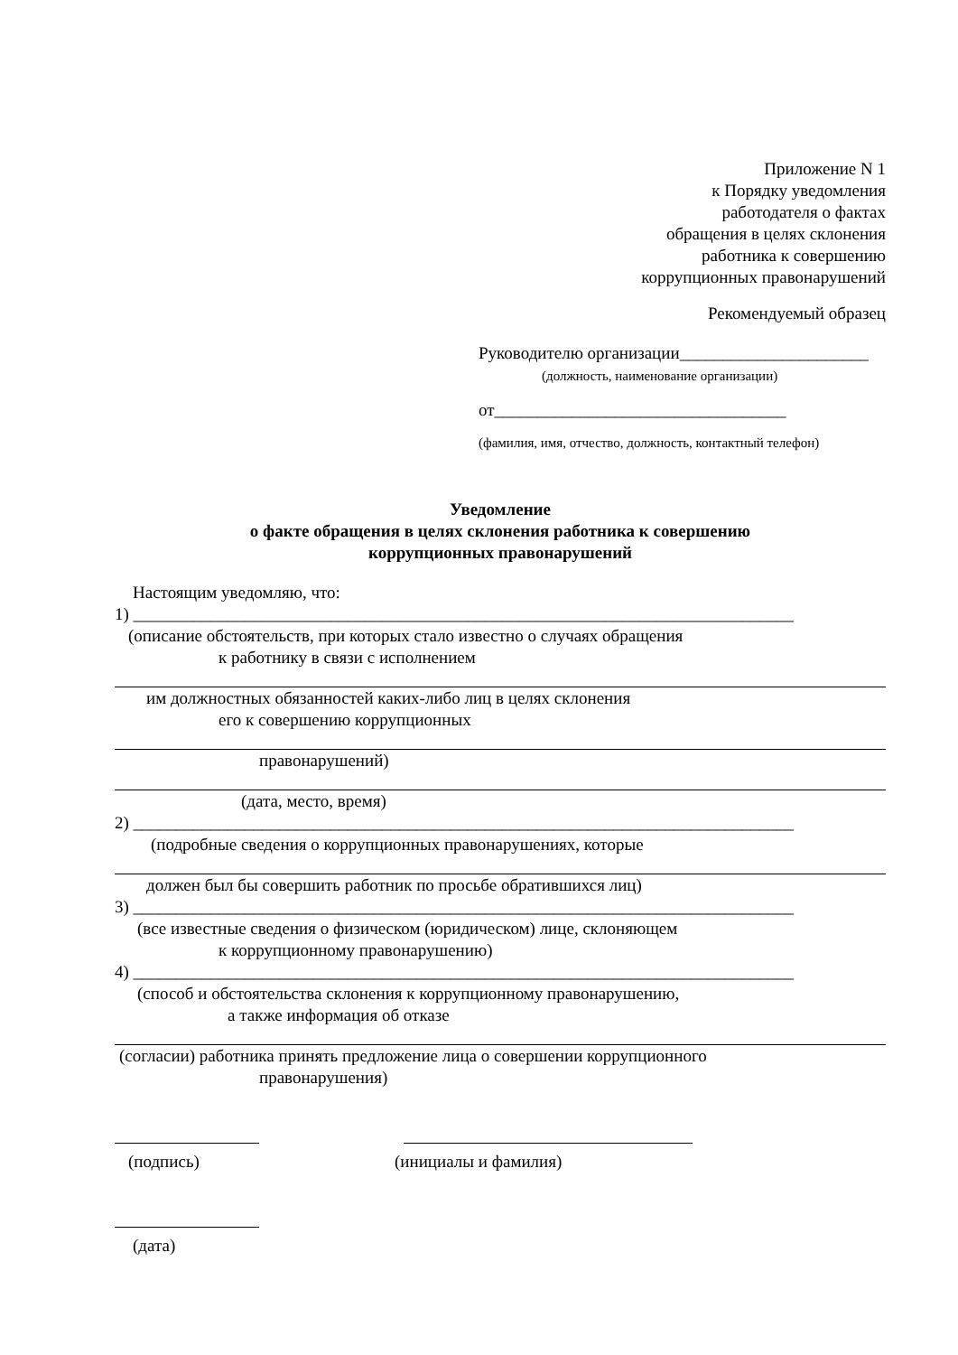Приложение N 1
к Порядку уведомления
работодателя о фактах
обращения в целях склонения
работника к совершению
коррупционных правонарушений
Рекомендуемый образец
Руководителю организации______________________
(должность, наименование организации)
от__________________________________
(фамилия, имя, отчество, должность, контактный телефон)
Уведомление
о факте обращения в целях склонения работника к совершению
коррупционных правонарушений
Настоящим уведомляю, что:
1) _____________________________________________________________________________
(описание обстоятельств, при которых стало известно о случаях обращения
к работнику в связи с исполнением
им должностных обязанностей каких-либо лиц в целях склонения
его к совершению коррупционных
правонарушений)
(дата, место, время)
2) _____________________________________________________________________________
(подробные сведения о коррупционных правонарушениях, которые
должен был бы совершить работник по просьбе обратившихся лиц)
3) _____________________________________________________________________________
(все известные сведения о физическом (юридическом) лице, склоняющем
к коррупционному правонарушению)
4) _____________________________________________________________________________
(способ и обстоятельства склонения к коррупционному правонарушению,
а также информация об отказе
(согласии) работника принять предложение лица о совершении коррупционного
правонарушения)
(подпись) (инициалы и фамилия)
(дата)